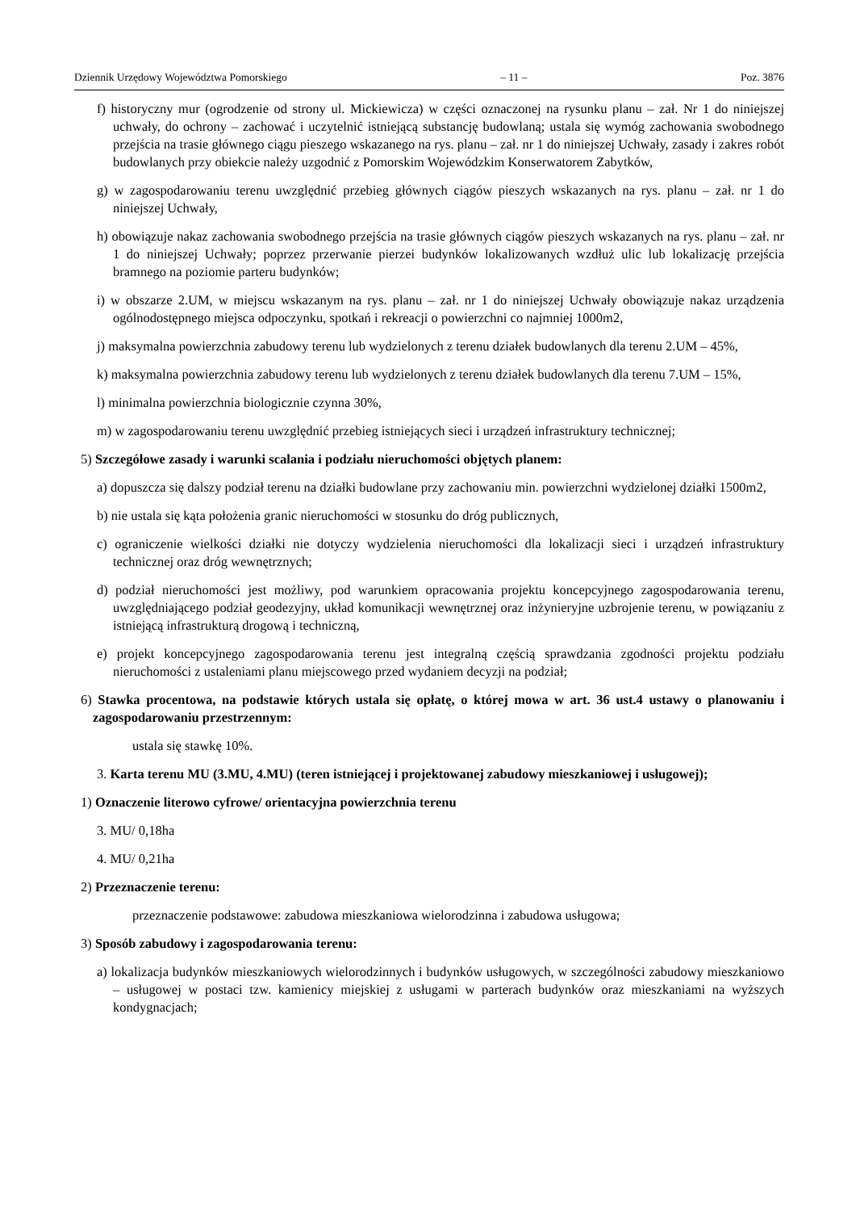Dziennik Urzędowy Województwa Pomorskiego – 11 – Poz. 3876
f) historyczny mur (ogrodzenie od strony ul. Mickiewicza) w części oznaczonej na rysunku planu – zał. Nr 1 do niniejszej uchwały, do ochrony – zachować i uczytelnić istniejącą substancję budowlaną; ustala się wymóg zachowania swobodnego przejścia na trasie głównego ciągu pieszego wskazanego na rys. planu – zał. nr 1 do niniejszej Uchwały, zasady i zakres robót budowlanych przy obiekcie należy uzgodnić z Pomorskim Wojewódzkim Konserwatorem Zabytków,
g) w zagospodarowaniu terenu uwzględnić przebieg głównych ciągów pieszych wskazanych na rys. planu – zał. nr 1 do niniejszej Uchwały,
h) obowiązuje nakaz zachowania swobodnego przejścia na trasie głównych ciągów pieszych wskazanych na rys. planu – zał. nr 1 do niniejszej Uchwały; poprzez przerwanie pierzei budynków lokalizowanych wzdłuż ulic lub lokalizację przejścia bramnego na poziomie parteru budynków;
i) w obszarze 2.UM, w miejscu wskazanym na rys. planu – zał. nr 1 do niniejszej Uchwały obowiązuje nakaz urządzenia ogólnodostępnego miejsca odpoczynku, spotkań i rekreacji o powierzchni co najmniej 1000m2,
j) maksymalna powierzchnia zabudowy terenu lub wydzielonych z terenu działek budowlanych dla terenu 2.UM – 45%,
k) maksymalna powierzchnia zabudowy terenu lub wydzielonych z terenu działek budowlanych dla terenu 7.UM – 15%,
l) minimalna powierzchnia biologicznie czynna 30%,
m) w zagospodarowaniu terenu uwzględnić przebieg istniejących sieci i urządzeń infrastruktury technicznej;
5) Szczegółowe zasady i warunki scalania i podziału nieruchomości objętych planem:
a) dopuszcza się dalszy podział terenu na działki budowlane przy zachowaniu min. powierzchni wydzielonej działki 1500m2,
b) nie ustala się kąta położenia granic nieruchomości w stosunku do dróg publicznych,
c) ograniczenie wielkości działki nie dotyczy wydzielenia nieruchomości dla lokalizacji sieci i urządzeń infrastruktury technicznej oraz dróg wewnętrznych;
d) podział nieruchomości jest możliwy, pod warunkiem opracowania projektu koncepcyjnego zagospodarowania terenu, uwzględniającego podział geodezyjny, układ komunikacji wewnętrznej oraz inżynieryjne uzbrojenie terenu, w powiązaniu z istniejącą infrastrukturą drogową i techniczną,
e) projekt koncepcyjnego zagospodarowania terenu jest integralną częścią sprawdzania zgodności projektu podziału nieruchomości z ustaleniami planu miejscowego przed wydaniem decyzji na podział;
6) Stawka procentowa, na podstawie których ustala się opłatę, o której mowa w art. 36 ust.4 ustawy o planowaniu i zagospodarowaniu przestrzennym:
ustala się stawkę 10%.
3. Karta terenu MU (3.MU, 4.MU) (teren istniejącej i projektowanej zabudowy mieszkaniowej i usługowej);
1) Oznaczenie literowo cyfrowe/ orientacyjna powierzchnia terenu
3. MU/ 0,18ha
4. MU/ 0,21ha
2) Przeznaczenie terenu:
przeznaczenie podstawowe: zabudowa mieszkaniowa wielorodzinna i zabudowa usługowa;
3) Sposób zabudowy i zagospodarowania terenu:
a) lokalizacja budynków mieszkaniowych wielorodzinnych i budynków usługowych, w szczególności zabudowy mieszkaniowo – usługowej w postaci tzw. kamienicy miejskiej z usługami w parterach budynków oraz mieszkaniami na wyższych kondygnacjach;